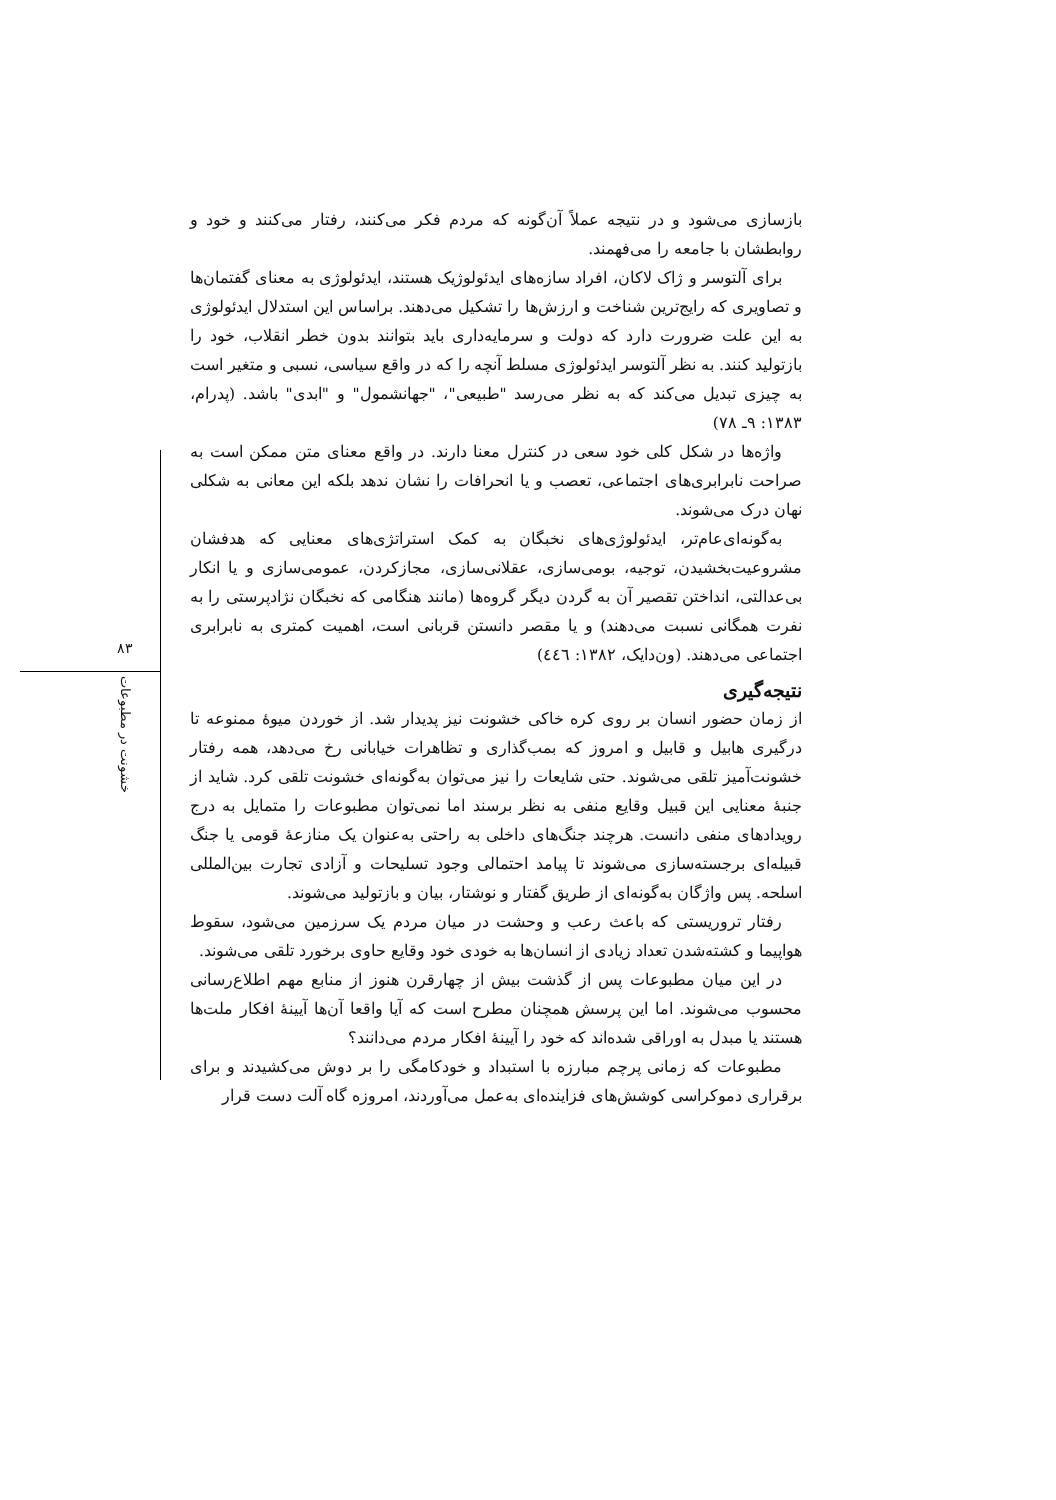۸۳
خشونت در مطبوعات
بازسازی می‌شود و در نتیجه عملاً آن‌گونه که مردم فکر می‌کنند، رفتار می‌کنند و خود و روابطشان با جامعه را می‌فهمند.
برای آلتوسر و ژاک لاکان، افراد سازه‌های ایدئولوژیک هستند، ایدئولوژی به معنای گفتمان‌ها و تصاویری که رایج‌ترین شناخت و ارزش‌ها را تشکیل می‌دهند. براساس این استدلال ایدئولوژی به این علت ضرورت دارد که دولت و سرمایه‌داری باید بتوانند بدون خطر انقلاب، خود را بازتولید کنند. به نظر آلتوسر ایدئولوژی مسلط آنچه را که در واقع سیاسی، نسبی و متغیر است به چیزی تبدیل می‌کند که به نظر می‌رسد "طبیعی"، "جهانشمول" و "ابدی" باشد. (پدرام، ۱۳۸۳: ۹ـ ۷۸)
واژه‌ها در شکل کلی خود سعی در کنترل معنا دارند. در واقع معنای متن ممکن است به صراحت نابرابری‌های اجتماعی، تعصب و یا انحرافات را نشان ندهد بلکه این معانی به شکلی نهان درک می‌شوند.
به‌گونه‌ای‌عام‌تر، ایدئولوژی‌های نخبگان به کمک استراتژی‌های معنایی که هدفشان مشروعیت‌بخشیدن، توجیه، بومی‌سازی، عقلانی‌سازی، مجازکردن، عمومی‌سازی و یا انکار بی‌عدالتی، انداختن تقصیر آن به گردن دیگر گروه‌ها (مانند هنگامی که نخبگان نژادپرستی را به نفرت همگانی نسبت می‌دهند) و یا مقصر دانستن قربانی است، اهمیت کمتری به نابرابری اجتماعی می‌دهند. (ون‌دایک، ۱۳۸۲: ٤٤٦)
نتیجه‌گیری
از زمان حضور انسان بر روی کره خاکی خشونت نیز پدیدار شد. از خوردن میوهٔ ممنوعه تا درگیری هابیل و قابیل و امروز که بمب‌گذاری و تظاهرات خیابانی رخ می‌دهد، همه رفتار خشونت‌آمیز تلقی می‌شوند. حتی شایعات را نیز می‌توان به‌گونه‌ای خشونت تلقی کرد. شاید از جنبهٔ معنایی این قبیل وقایع منفی به نظر برسند اما نمی‌توان مطبوعات را متمایل به درج رویدادهای منفی دانست. هرچند جنگ‌های داخلی به راحتی به‌عنوان یک منازعهٔ قومی یا جنگ قبیله‌ای برجسته‌سازی می‌شوند تا پیامد احتمالی وجود تسلیحات و آزادی تجارت بین‌المللی اسلحه. پس واژگان به‌گونه‌ای از طریق گفتار و نوشتار، بیان و بازتولید می‌شوند.
رفتار تروریستی که باعث رعب و وحشت در میان مردم یک سرزمین می‌شود، سقوط هواپیما و کشته‌شدن تعداد زیادی از انسان‌ها به خودی خود وقایع حاوی برخورد تلقی می‌شوند.
در این میان مطبوعات پس از گذشت بیش از چهارقرن هنوز از منابع مهم اطلاع‌رسانی محسوب می‌شوند. اما این پرسش همچنان مطرح است که آیا واقعا آن‌ها آیینهٔ افکار ملت‌ها هستند یا مبدل به اوراقی شده‌اند که خود را آیینهٔ افکار مردم می‌دانند؟
مطبوعات که زمانی پرچم مبارزه با استبداد و خودکامگی را بر دوش می‌کشیدند و برای برقراری دموکراسی کوشش‌های فزاینده‌ای به‌عمل می‌آوردند، امروزه گاه آلت دست قرار